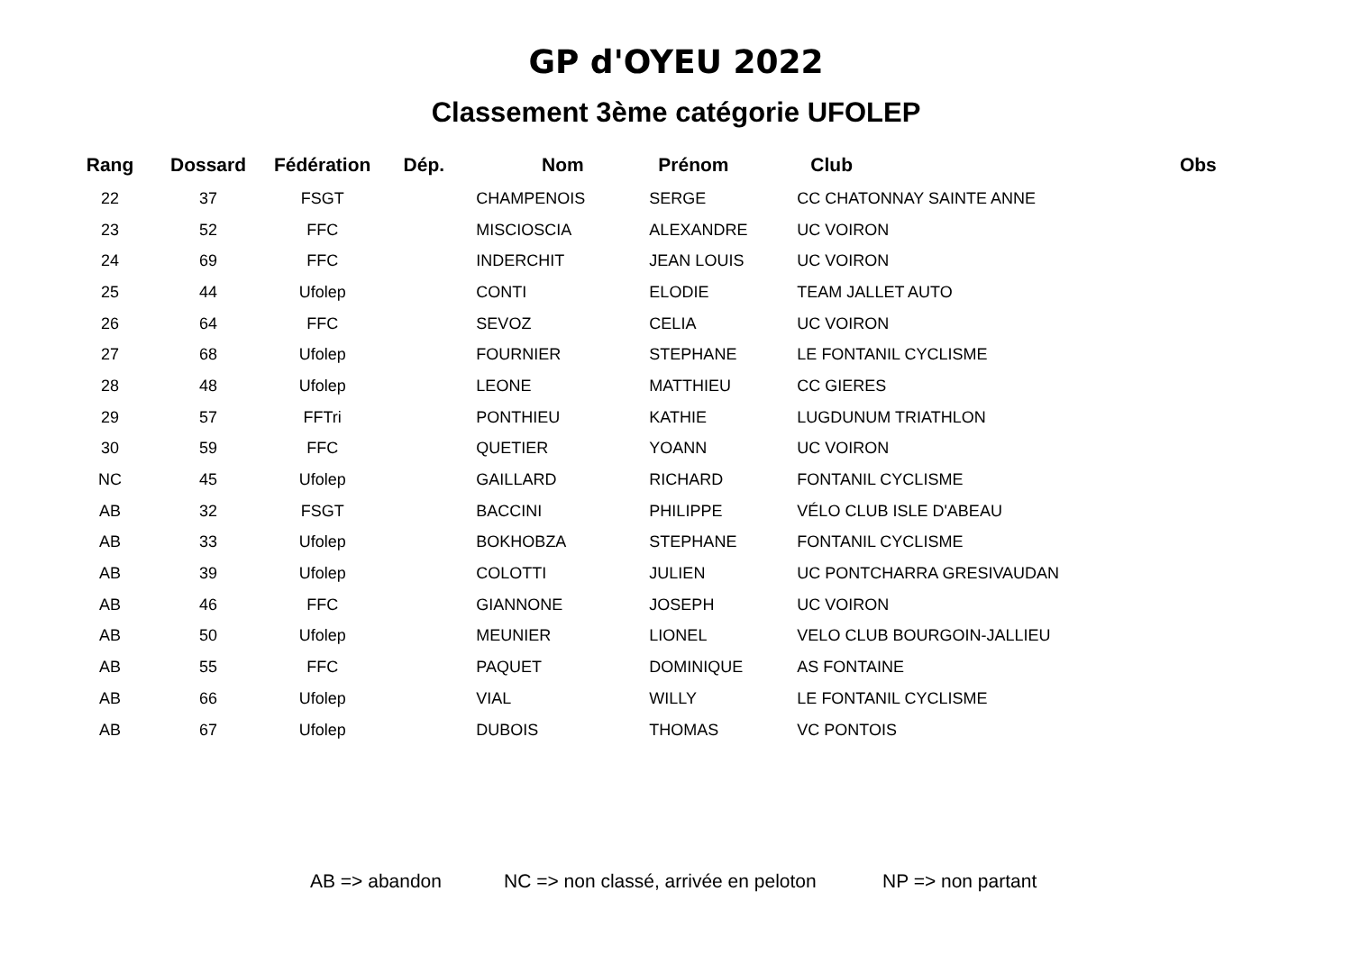GP d'OYEU 2022
Classement 3ème catégorie UFOLEP
| Rang | Dossard | Fédération | Dép. | Nom | Prénom | Club | Obs |
| --- | --- | --- | --- | --- | --- | --- | --- |
| 22 | 37 | FSGT | | CHAMPENOIS | SERGE | CC CHATONNAY SAINTE ANNE | |
| 23 | 52 | FFC | | MISCIOSCIA | ALEXANDRE | UC VOIRON | |
| 24 | 69 | FFC | | INDERCHIT | JEAN LOUIS | UC VOIRON | |
| 25 | 44 | Ufolep | | CONTI | ELODIE | TEAM JALLET AUTO | |
| 26 | 64 | FFC | | SEVOZ | CELIA | UC VOIRON | |
| 27 | 68 | Ufolep | | FOURNIER | STEPHANE | LE FONTANIL CYCLISME | |
| 28 | 48 | Ufolep | | LEONE | MATTHIEU | CC GIERES | |
| 29 | 57 | FFTri | | PONTHIEU | KATHIE | LUGDUNUM TRIATHLON | |
| 30 | 59 | FFC | | QUETIER | YOANN | UC VOIRON | |
| NC | 45 | Ufolep | | GAILLARD | RICHARD | FONTANIL CYCLISME | |
| AB | 32 | FSGT | | BACCINI | PHILIPPE | VÉLO CLUB ISLE D'ABEAU | |
| AB | 33 | Ufolep | | BOKHOBZA | STEPHANE | FONTANIL CYCLISME | |
| AB | 39 | Ufolep | | COLOTTI | JULIEN | UC PONTCHARRA GRESIVAUDAN | |
| AB | 46 | FFC | | GIANNONE | JOSEPH | UC VOIRON | |
| AB | 50 | Ufolep | | MEUNIER | LIONEL | VELO CLUB BOURGOIN-JALLIEU | |
| AB | 55 | FFC | | PAQUET | DOMINIQUE | AS FONTAINE | |
| AB | 66 | Ufolep | | VIAL | WILLY | LE FONTANIL CYCLISME | |
| AB | 67 | Ufolep | | DUBOIS | THOMAS | VC PONTOIS | |
AB => abandon NC => non classé, arrivée en peloton NP => non partant